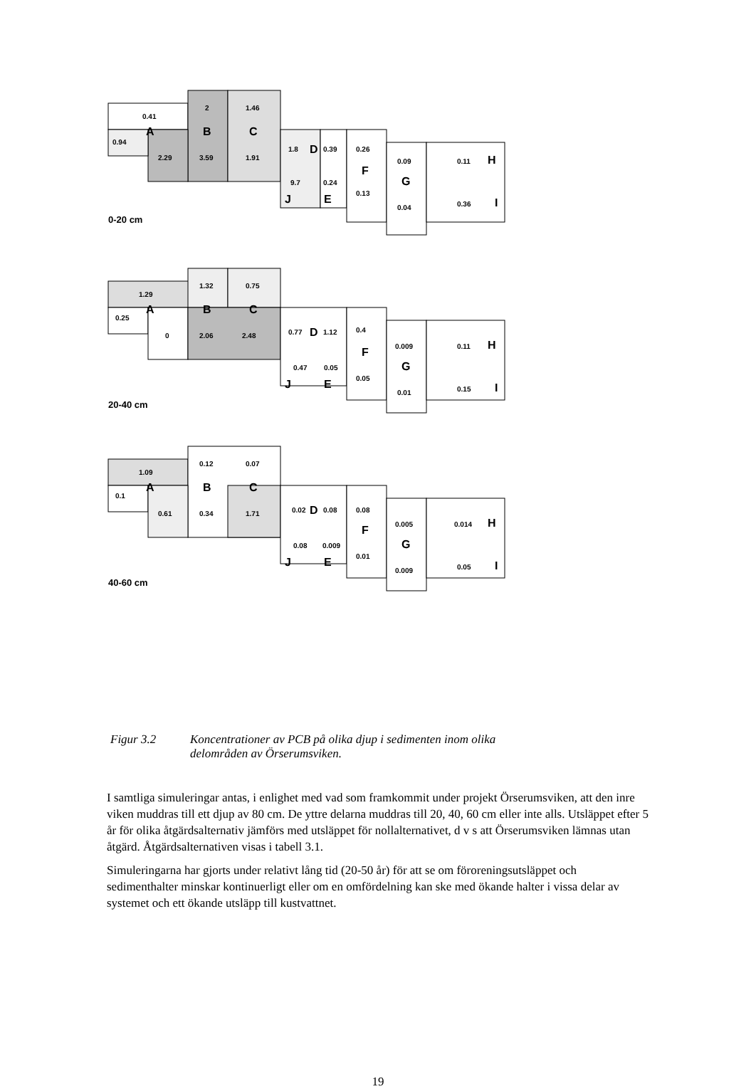0.41
2
1.46
0.94
2.29
3.59
1.91
1.8
0.39
0.26
0.09
0.11
9.7
0.24
0.13
0.04
0.36
0-20 cm
A
B
C
D
F
G
H
I
J
E
1.29
1.32
0.75
0.25
0
2.06
2.48
0.77
1.12
0.4
0.009
0.11
0.47
0.05
0.05
0.01
0.15
20-40 cm
A
B
C
D
F
G
H
I
J
E
1.09
0.12
0.07
0.1
0.61
0.34
1.71
0.02
0.08
0.08
0.005
0.014
0.08
0.009
0.01
0.009
0.05
40-60 cm
A
B
C
D
F
G
H
I
J
E
Figur 3.2 Koncentrationer av PCB på olika djup i sedimenten inom olika
delområden av Örserumsviken.
I samtliga simuleringar antas, i enlighet med vad som framkommit under projekt Örserumsviken, att den inre viken muddras till ett djup av 80 cm. De yttre delarna muddras till 20, 40, 60 cm eller inte alls. Utsläppet efter 5 år för olika åtgärdsalternativ jämförs med utsläppet för nollalternativet, d v s att Örserumsviken lämnas utan åtgärd. Åtgärdsalternativen visas i tabell 3.1.
Simuleringarna har gjorts under relativt lång tid (20-50 år) för att se om föroreningsutsläppet och sedimenthalter minskar kontinuerligt eller om en omfördelning kan ske med ökande halter i vissa delar av systemet och ett ökande utsläpp till kustvattnet.
19